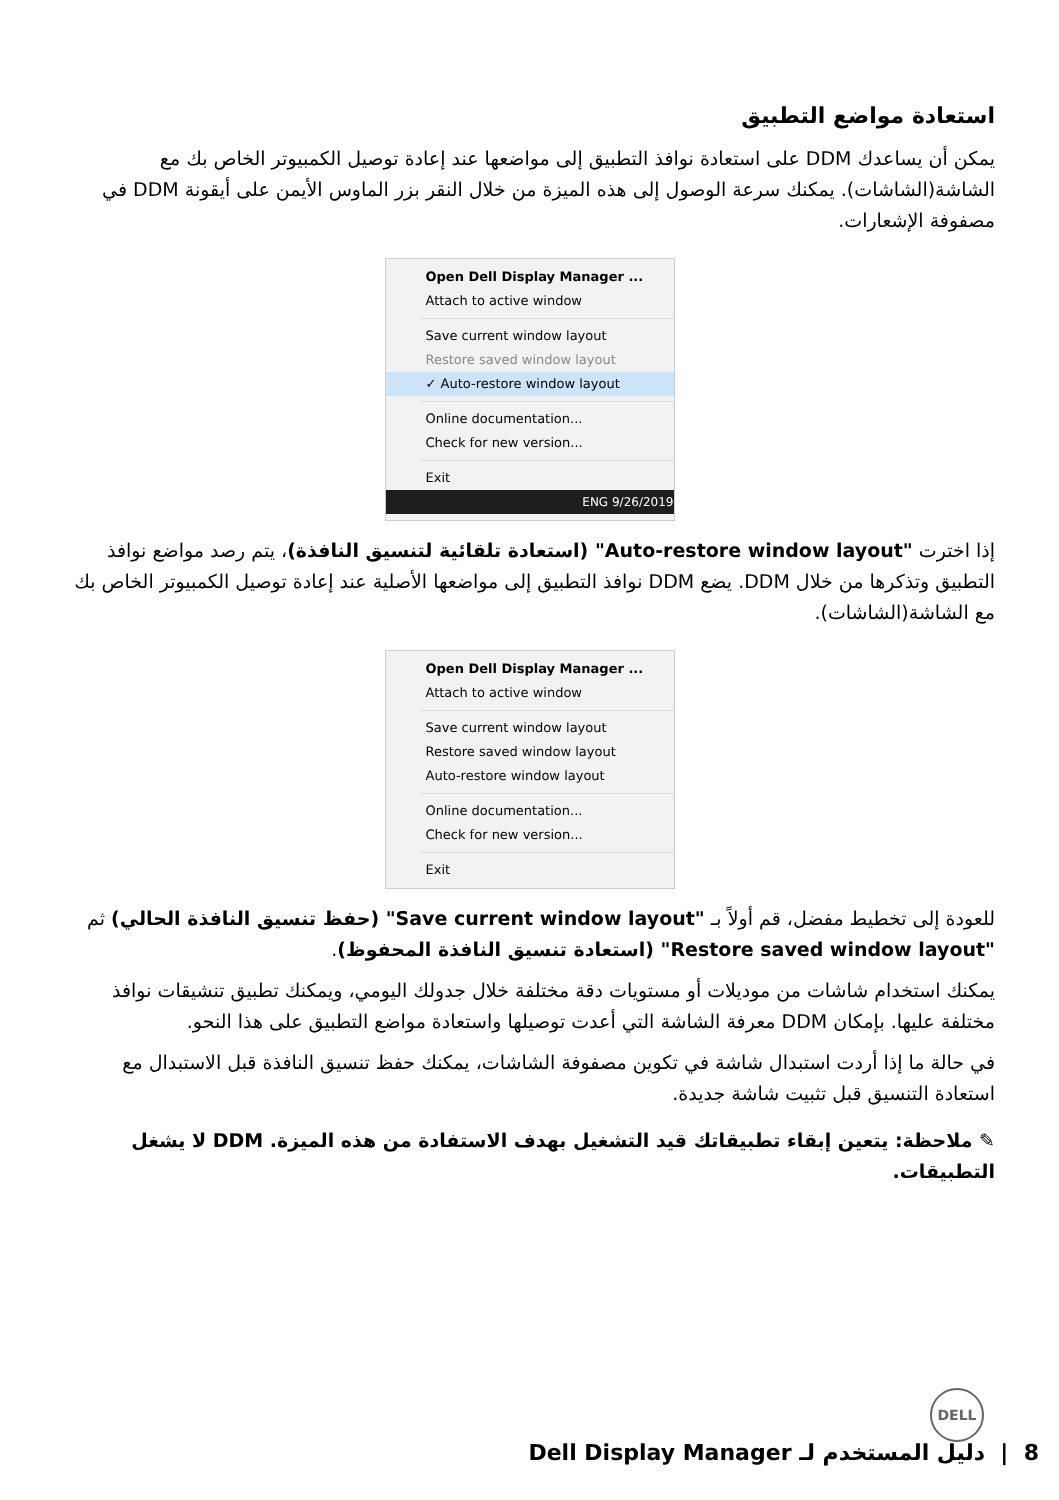استعادة مواضع التطبيق
يمكن أن يساعدك DDM على استعادة نوافذ التطبيق إلى مواضعها عند إعادة توصيل الكمبيوتر الخاص بك مع الشاشة(الشاشات). يمكنك سرعة الوصول إلى هذه الميزة من خلال النقر بزر الماوس الأيمن على أيقونة DDM في مصفوفة الإشعارات.
Open Dell Display Manager ...
Attach to active window
Save current window layout
Restore saved window layout
✓ Auto-restore window layout
Online documentation...
Check for new version...
Exit
ENG 9/26/2019
إذا اخترت "Auto-restore window layout" (استعادة تلقائية لتنسيق النافذة)، يتم رصد مواضع نوافذ التطبيق وتذكرها من خلال DDM. يضع DDM نوافذ التطبيق إلى مواضعها الأصلية عند إعادة توصيل الكمبيوتر الخاص بك مع الشاشة(الشاشات).
Open Dell Display Manager ...
Attach to active window
Save current window layout
Restore saved window layout
Auto-restore window layout
Online documentation...
Check for new version...
Exit
للعودة إلى تخطيط مفضل، قم أولاً بـ "Save current window layout" (حفظ تنسيق النافذة الحالي) ثم "Restore saved window layout" (استعادة تنسيق النافذة المحفوظ).
يمكنك استخدام شاشات من موديلات أو مستويات دقة مختلفة خلال جدولك اليومي، ويمكنك تطبيق تنشيقات نوافذ مختلفة عليها. بإمكان DDM معرفة الشاشة التي أعدت توصيلها واستعادة مواضع التطبيق على هذا النحو.
في حالة ما إذا أردت استبدال شاشة في تكوين مصفوفة الشاشات، يمكنك حفظ تنسيق النافذة قبل الاستبدال مع استعادة التنسيق قبل تثبيت شاشة جديدة.
✎ ملاحظة: يتعين إبقاء تطبيقاتك قيد التشغيل بهدف الاستفادة من هذه الميزة. DDM لا يشغل التطبيقات.
DELL
8 | دليل المستخدم لـ Dell Display Manager